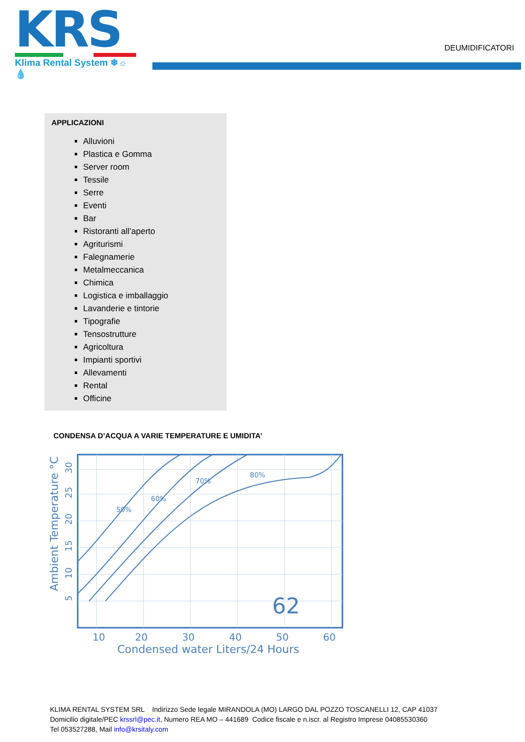KRS
Klima Rental System ❄☼💧
DEUMIDIFICATORI
APPLICAZIONI
Alluvioni
Plastica e Gomma
Server room
Tessile
Serre
Eventi
Bar
Ristoranti all’aperto
Agriturismi
Falegnamerie
Metalmeccanica
Chimica
Logistica e imballaggio
Lavanderie e tintorie
Tipografie
Tensostrutture
Agricoltura
Impianti sportivi
Allevamenti
Rental
Officine
CONDENSA D’ACQUA A VARIE TEMPERATURE E UMIDITA’
50%
60%
70%
80%
62
10
20
30
40
50
60
Condensed water Liters/24 Hours
Ambient Temperature °C
5
10
15
20
25
30
KLIMA RENTAL SYSTEM SRL Indirizzo Sede legale MIRANDOLA (MO) LARGO DAL POZZO TOSCANELLI 12, CAP 41037
Domicilio digitale/PEC krssrl@pec.it, Numero REA MO – 441689 Codice fiscale e n.iscr. al Registro Imprese 04085530360
Tel 053527288, Mail info@krsitaly.com